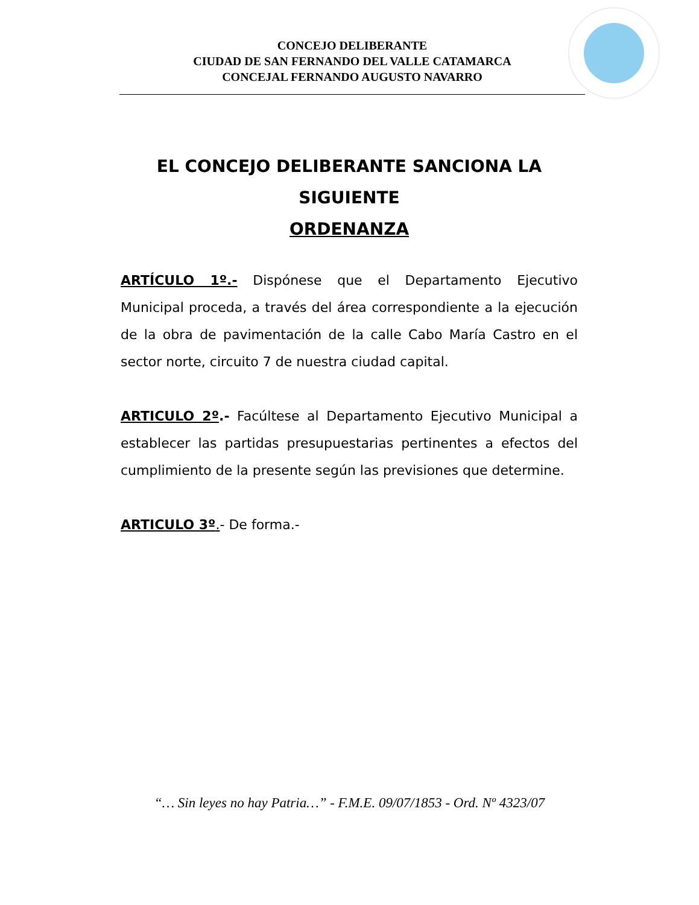CONCEJO DELIBERANTE
CIUDAD DE SAN FERNANDO DEL VALLE CATAMARCA
CONCEJAL FERNANDO AUGUSTO NAVARRO
EL CONCEJO DELIBERANTE SANCIONA LA
SIGUIENTE
ORDENANZA
ARTÍCULO 1º.- Dispónese que el Departamento Ejecutivo Municipal proceda, a través del área correspondiente a la ejecución de la obra de pavimentación de la calle Cabo María Castro en el sector norte, circuito 7 de nuestra ciudad capital.
ARTICULO 2º.- Facúltese al Departamento Ejecutivo Municipal a establecer las partidas presupuestarias pertinentes a efectos del cumplimiento de la presente según las previsiones que determine.
ARTICULO 3º.- De forma.-
“… Sin leyes no hay Patria…” - F.M.E. 09/07/1853 - Ord. Nº 4323/07